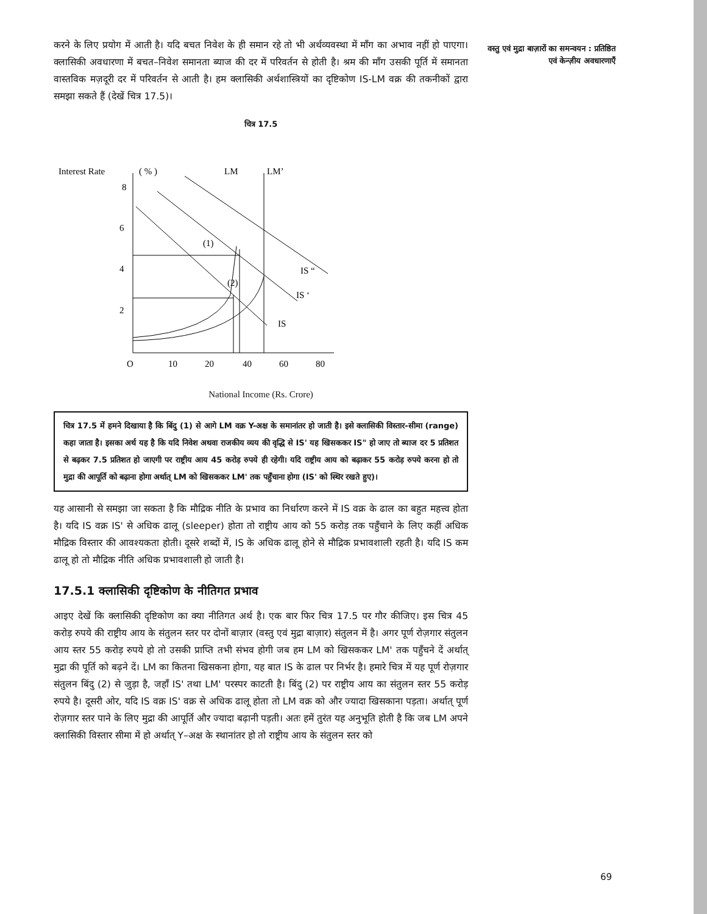वस्तु एवं मुद्रा बाज़ारों का समन्वयन : प्रतिष्ठित एवं केन्ज़ीय अवधारणाएँ
करने के लिए प्रयोग में आती है। यदि बचत निवेश के ही समान रहे तो भी अर्थव्यवस्था में माँग का अभाव नहीं हो पाएगा। क्लासिकी अवधारणा में बचत–निवेश समानता ब्याज की दर में परिवर्तन से होती है। श्रम की माँग उसकी पूर्ति में समानता वास्तविक मज़दूरी दर में परिवर्तन से आती है। हम क्लासिकी अर्थशास्त्रियों का दृष्टिकोण IS-LM वक्र की तकनीकों द्वारा समझा सकते हैं (देखें चित्र 17.5)।
चित्र 17.5
Interest Rate
( % )
LM
LM’
8
6
4
2
O
10
20
40
60
80
(1)
(2)
IS “
IS ‘
IS
National Income (Rs. Crore)
चित्र 17.5 में हमने दिखाया है कि बिंदु (1) से आगे LM वक्र Y-अक्ष के समानांतर हो जाती है। इसे क्लासिकी विस्तार-सीमा (range) कहा जाता है। इसका अर्थ यह है कि यदि निवेश अथवा राजकीय व्यय की वृद्धि से IS' यह खिसककर IS" हो जाए तो ब्याज दर 5 प्रतिशत से बढ़कर 7.5 प्रतिशत हो जाएगी पर राष्ट्रीय आय 45 करोड़ रुपये ही रहेगी। यदि राष्ट्रीय आय को बढ़ाकर 55 करोड़ रुपये करना हो तो मुद्रा की आपूर्ति को बढ़ाना होगा अर्थात् LM को खिसककर LM' तक पहुँचाना होगा (IS' को स्थिर रखते हुए)।
यह आसानी से समझा जा सकता है कि मौद्रिक नीति के प्रभाव का निर्धारण करने में IS वक्र के ढाल का बहुत महत्त्व होता है। यदि IS वक्र IS' से अधिक ढालू (sleeper) होता तो राष्ट्रीय आय को 55 करोड़ तक पहुँचाने के लिए कहीं अधिक मौद्रिक विस्तार की आवश्यकता होती। दूसरे शब्दों में, IS के अधिक ढालू होने से मौद्रिक प्रभावशाली रहती है। यदि IS कम ढालू हो तो मौद्रिक नीति अधिक प्रभावशाली हो जाती है।
17.5.1 क्लासिकी दृष्टिकोण के नीतिगत प्रभाव
आइए देखें कि क्लासिकी दृष्टिकोण का क्या नीतिगत अर्थ है। एक बार फिर चित्र 17.5 पर गौर कीजिए। इस चित्र 45 करोड़ रुपये की राष्ट्रीय आय के संतुलन स्तर पर दोनों बाज़ार (वस्तु एवं मुद्रा बाज़ार) संतुलन में है। अगर पूर्ण रोज़गार संतुलन आय स्तर 55 करोड़ रुपये हो तो उसकी प्राप्ति तभी संभव होगी जब हम LM को खिसककर LM' तक पहुँचने दें अर्थात् मुद्रा की पूर्ति को बढ़ने दें। LM का कितना खिसकना होगा, यह बात IS के ढाल पर निर्भर है। हमारे चित्र में यह पूर्ण रोज़गार संतुलन बिंदु (2) से जुड़ा है, जहाँ IS' तथा LM' परस्पर काटती है। बिंदु (2) पर राष्ट्रीय आय का संतुलन स्तर 55 करोड़ रुपये है। दूसरी ओर, यदि IS वक्र IS' वक्र से अधिक ढालू होता तो LM वक्र को और ज्यादा खिसकाना पड़ता। अर्थात् पूर्ण रोज़गार स्तर पाने के लिए मुद्रा की आपूर्ति और ज्यादा बढ़ानी पड़ती। अतः हमें तुरंत यह अनुभूति होती है कि जब LM अपने क्लासिकी विस्तार सीमा में हो अर्थात् Y–अक्ष के स्थानांतर हो तो राष्ट्रीय आय के संतुलन स्तर को
69